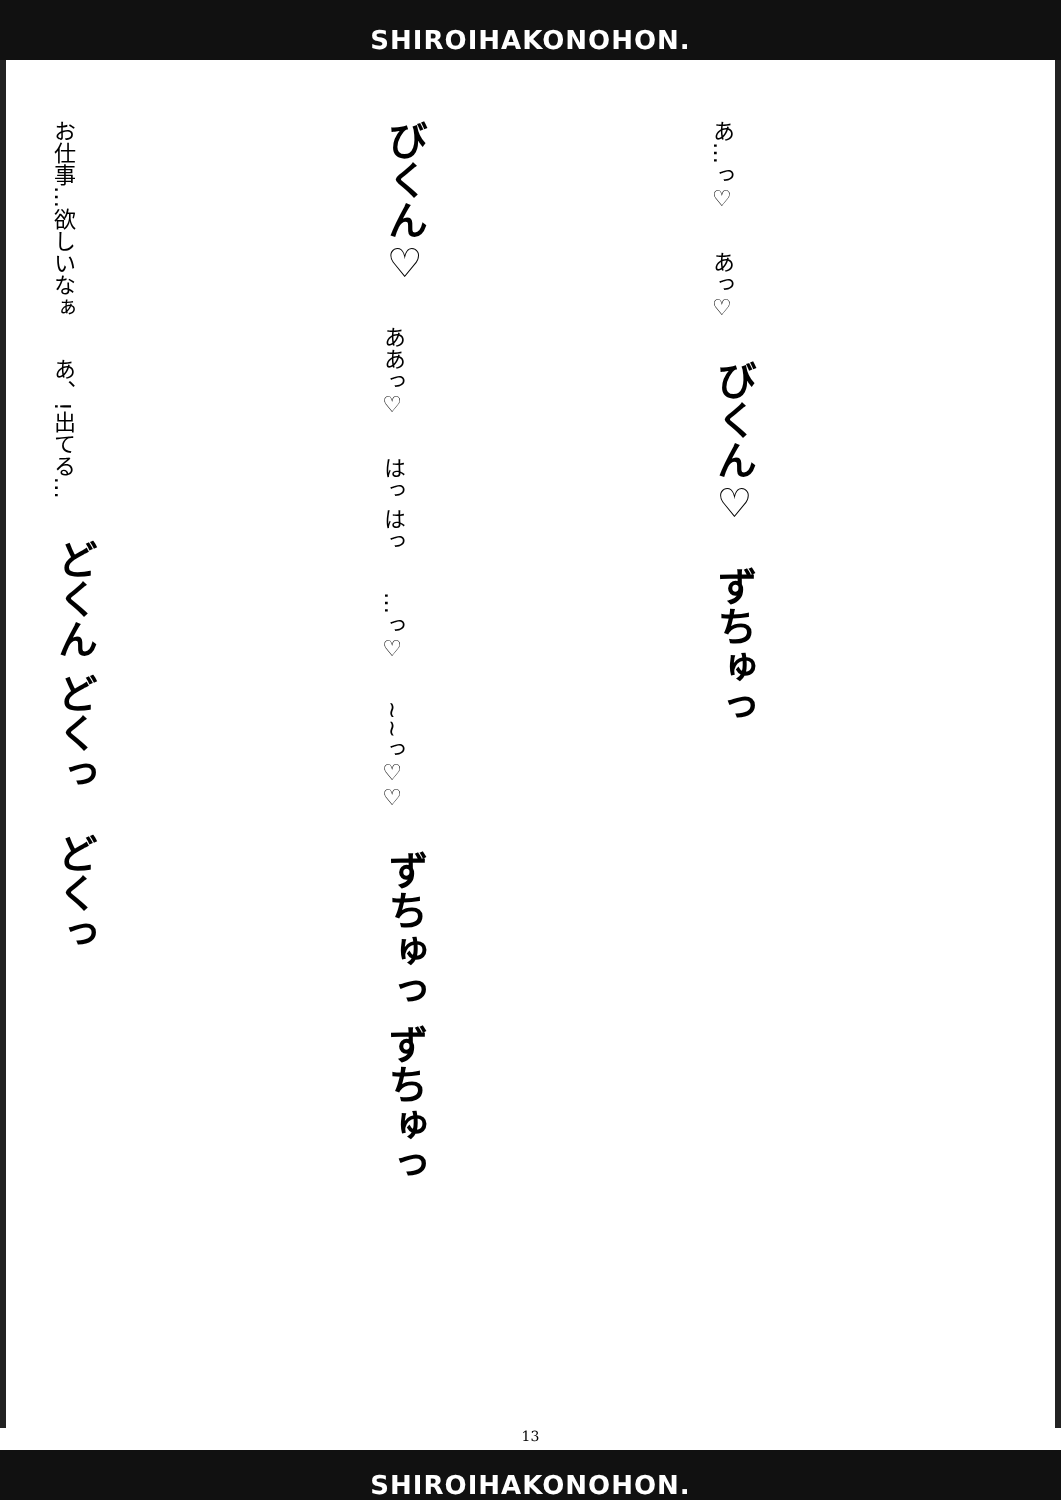SHIROIHAKONOHON.
お仕事…欲しいなぁ
あ、!出てる…
どくん どくっ
どくっ
びくん♡
ああっ♡
はっ はっ
…っ♡
~~っ♡♡
ずちゅっ ずちゅっ
あ…っ♡
あっ♡
びくん♡
ずちゅっ
13
SHIROIHAKONOHON.